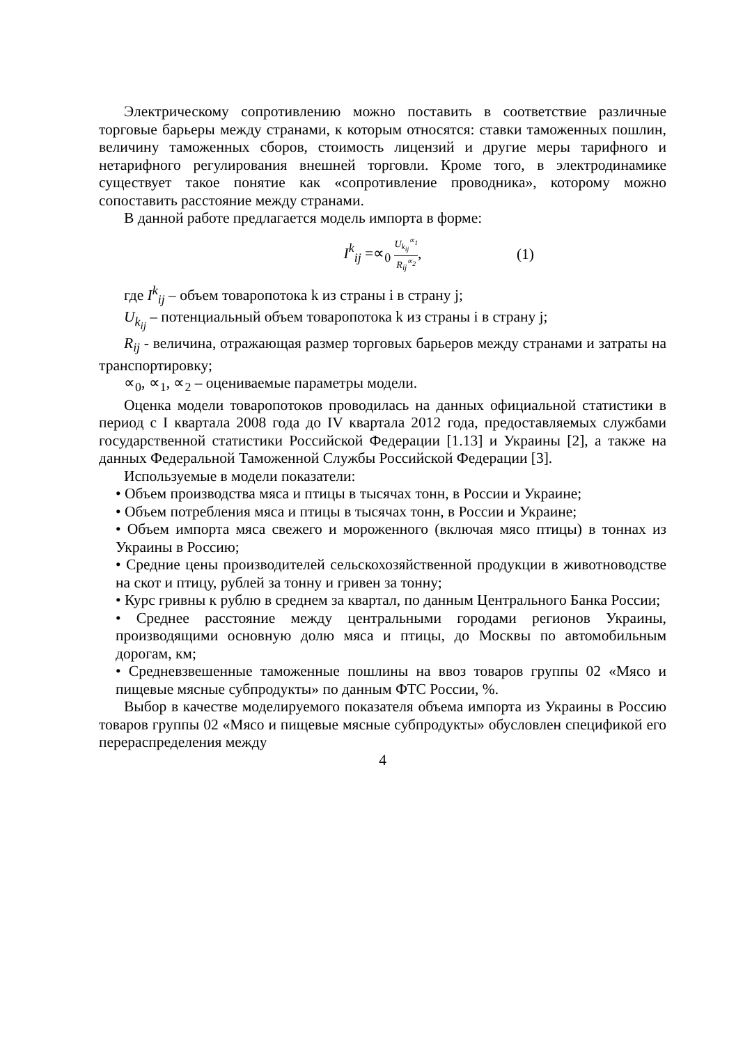Электрическому сопротивлению можно поставить в соответствие различные торговые барьеры между странами, к которым относятся: ставки таможенных пошлин, величину таможенных сборов, стоимость лицензий и другие меры тарифного и нетарифного регулирования внешней торговли. Кроме того, в электродинамике существует такое понятие как «сопротивление проводника», которому можно сопоставить расстояние между странами.
В данной работе предлагается модель импорта в форме:
I<sup>k</sup><sub>ij</sub> =∝<sub>0</sub> U<sub>k<sub>ij</sub></sub><sup>∝<sub>1</sub></sup> R<sub>ij</sub><sup>∝<sub>2</sub></sup>, (1)
где I<sup>k</sup><sub>ij</sub> – объем товаропотока k из страны i в страну j;
U<sub>k<sub>ij</sub></sub> – потенциальный объем товаропотока k из страны i в страну j;
R<sub>ij</sub> - величина, отражающая размер торговых барьеров между странами и затраты на транспортировку;
∝<sub>0</sub>, ∝<sub>1</sub>, ∝<sub>2</sub> – оцениваемые параметры модели.
Оценка модели товаропотоков проводилась на данных официальной статистики в период с I квартала 2008 года до IV квартала 2012 года, предоставляемых службами государственной статистики Российской Федерации [1.13] и Украины [2], а также на данных Федеральной Таможенной Службы Российской Федерации [3].
Используемые в модели показатели:
• Объем производства мяса и птицы в тысячах тонн, в России и Украине;
• Объем потребления мяса и птицы в тысячах тонн, в России и Украине;
• Объем импорта мяса свежего и мороженного (включая мясо птицы) в тоннах из Украины в Россию;
• Средние цены производителей сельскохозяйственной продукции в животноводстве на скот и птицу, рублей за тонну и гривен за тонну;
• Курс гривны к рублю в среднем за квартал, по данным Центрального Банка России;
• Среднее расстояние между центральными городами регионов Украины, производящими основную долю мяса и птицы, до Москвы по автомобильным дорогам, км;
• Средневзвешенные таможенные пошлины на ввоз товаров группы 02 «Мясо и пищевые мясные субпродукты» по данным ФТС России, %.
Выбор в качестве моделируемого показателя объема импорта из Украины в Россию товаров группы 02 «Мясо и пищевые мясные субпродукты» обусловлен спецификой его перераспределения между
4